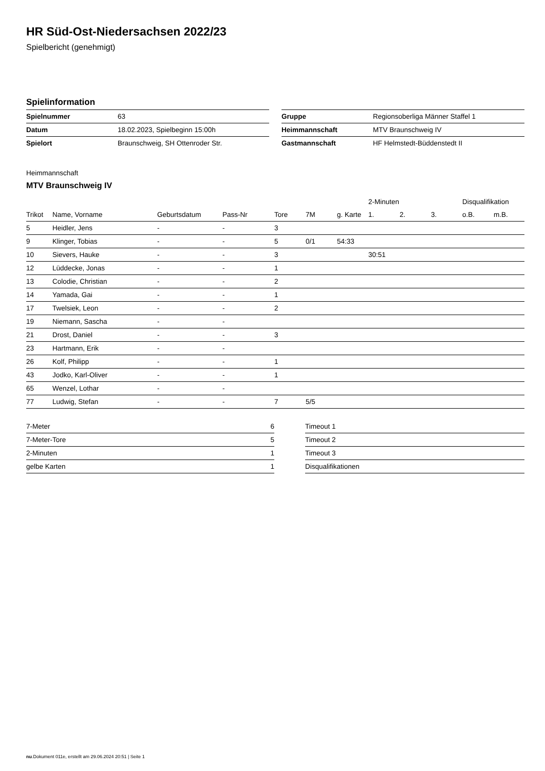HR Süd-Ost-Niedersachsen 2022/23
Spielbericht (genehmigt)
Spielinformation
| Spielnummer | 63 |
| Datum | 18.02.2023, Spielbeginn 15:00h |
| Spielort | Braunschweig, SH Ottenroder Str. |
| Gruppe | Regionsoberliga Männer Staffel 1 |
| Heimmannschaft | MTV Braunschweig IV |
| Gastmannschaft | HF Helmstedt-Büddenstedt II |
Heimmannschaft
MTV Braunschweig IV
| | | | | | | | 2-Minuten | | | Disqualifikation | |
| --- | --- | --- | --- | --- | --- | --- | --- | --- | --- | --- | --- |
| Trikot | Name, Vorname | Geburtsdatum | Pass-Nr | Tore | 7M | g. Karte | 1. | 2. | 3. | o.B. | m.B. |
| 5 | Heidler, Jens | - | - | 3 | | | | | | | |
| 9 | Klinger, Tobias | - | - | 5 | 0/1 | 54:33 | | | | | |
| 10 | Sievers, Hauke | - | - | 3 | | | 30:51 | | | | |
| 12 | Lüddecke, Jonas | - | - | 1 | | | | | | | |
| 13 | Colodie, Christian | - | - | 2 | | | | | | | |
| 14 | Yamada, Gai | - | - | 1 | | | | | | | |
| 17 | Twelsiek, Leon | - | - | 2 | | | | | | | |
| 19 | Niemann, Sascha | - | - | | | | | | | | |
| 21 | Drost, Daniel | - | - | 3 | | | | | | | |
| 23 | Hartmann, Erik | - | - | | | | | | | | |
| 26 | Kolf, Philipp | - | - | 1 | | | | | | | |
| 43 | Jodko, Karl-Oliver | - | - | 1 | | | | | | | |
| 65 | Wenzel, Lothar | - | - | | | | | | | | |
| 77 | Ludwig, Stefan | - | - | 7 | 5/5 | | | | | | |
| 7-Meter | 6 |
| 7-Meter-Tore | 5 |
| 2-Minuten | 1 |
| gelbe Karten | 1 |
| Timeout 1 |
| Timeout 2 |
| Timeout 3 |
| Disqualifikationen |
nu.Dokument 011e, erstellt am 29.06.2024 20:51 | Seite 1